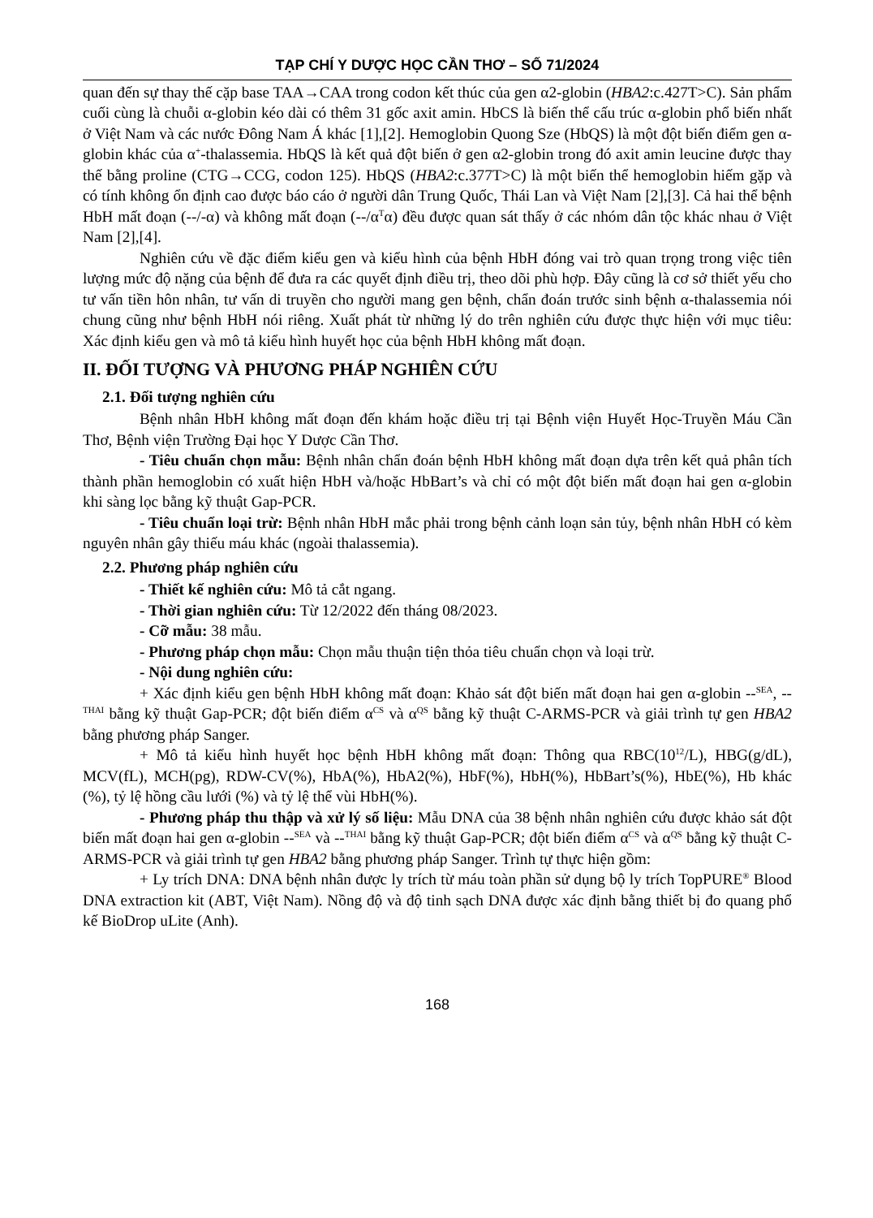TẠP CHÍ Y DƯỢC HỌC CẦN THƠ – SỐ 71/2024
quan đến sự thay thế cặp base TAA→CAA trong codon kết thúc của gen α2-globin (HBA2:c.427T>C). Sản phẩm cuối cùng là chuỗi α-globin kéo dài có thêm 31 gốc axit amin. HbCS là biến thể cấu trúc α-globin phổ biến nhất ở Việt Nam và các nước Đông Nam Á khác [1],[2]. Hemoglobin Quong Sze (HbQS) là một đột biến điểm gen α-globin khác của α<sup>+</sup>-thalassemia. HbQS là kết quả đột biến ở gen α2-globin trong đó axit amin leucine được thay thế bằng proline (CTG→CCG, codon 125). HbQS (HBA2:c.377T>C) là một biến thể hemoglobin hiếm gặp và có tính không ổn định cao được báo cáo ở người dân Trung Quốc, Thái Lan và Việt Nam [2],[3]. Cả hai thể bệnh HbH mất đoạn (--/-α) và không mất đoạn (--/α<sup>T</sup>α) đều được quan sát thấy ở các nhóm dân tộc khác nhau ở Việt Nam [2],[4].
Nghiên cứu về đặc điểm kiểu gen và kiểu hình của bệnh HbH đóng vai trò quan trọng trong việc tiên lượng mức độ nặng của bệnh để đưa ra các quyết định điều trị, theo dõi phù hợp. Đây cũng là cơ sở thiết yếu cho tư vấn tiền hôn nhân, tư vấn di truyền cho người mang gen bệnh, chẩn đoán trước sinh bệnh α-thalassemia nói chung cũng như bệnh HbH nói riêng. Xuất phát từ những lý do trên nghiên cứu được thực hiện với mục tiêu: Xác định kiểu gen và mô tả kiểu hình huyết học của bệnh HbH không mất đoạn.
II. ĐỐI TƯỢNG VÀ PHƯƠNG PHÁP NGHIÊN CỨU
2.1. Đối tượng nghiên cứu
Bệnh nhân HbH không mất đoạn đến khám hoặc điều trị tại Bệnh viện Huyết Học-Truyền Máu Cần Thơ, Bệnh viện Trường Đại học Y Dược Cần Thơ.
- Tiêu chuẩn chọn mẫu: Bệnh nhân chẩn đoán bệnh HbH không mất đoạn dựa trên kết quả phân tích thành phần hemoglobin có xuất hiện HbH và/hoặc HbBart’s và chỉ có một đột biến mất đoạn hai gen α-globin khi sàng lọc bằng kỹ thuật Gap-PCR.
- Tiêu chuẩn loại trừ: Bệnh nhân HbH mắc phải trong bệnh cảnh loạn sản tủy, bệnh nhân HbH có kèm nguyên nhân gây thiếu máu khác (ngoài thalassemia).
2.2. Phương pháp nghiên cứu
- Thiết kế nghiên cứu: Mô tả cắt ngang.
- Thời gian nghiên cứu: Từ 12/2022 đến tháng 08/2023.
- Cỡ mẫu: 38 mẫu.
- Phương pháp chọn mẫu: Chọn mẫu thuận tiện thỏa tiêu chuẩn chọn và loại trừ.
- Nội dung nghiên cứu:
+ Xác định kiểu gen bệnh HbH không mất đoạn: Khảo sát đột biến mất đoạn hai gen α-globin --<sup>SEA</sup>, --<sup>THAI</sup> bằng kỹ thuật Gap-PCR; đột biến điểm α<sup>CS</sup> và α<sup>QS</sup> bằng kỹ thuật C-ARMS-PCR và giải trình tự gen HBA2 bằng phương pháp Sanger.
+ Mô tả kiểu hình huyết học bệnh HbH không mất đoạn: Thông qua RBC(10<sup>12</sup>/L), HBG(g/dL), MCV(fL), MCH(pg), RDW-CV(%), HbA(%), HbA2(%), HbF(%), HbH(%), HbBart’s(%), HbE(%), Hb khác (%), tỷ lệ hồng cầu lưới (%) và tỷ lệ thể vùi HbH(%).
- Phương pháp thu thập và xử lý số liệu: Mẫu DNA của 38 bệnh nhân nghiên cứu được khảo sát đột biến mất đoạn hai gen α-globin --<sup>SEA</sup> và --<sup>THAI</sup> bằng kỹ thuật Gap-PCR; đột biến điểm α<sup>CS</sup> và α<sup>QS</sup> bằng kỹ thuật C-ARMS-PCR và giải trình tự gen HBA2 bằng phương pháp Sanger. Trình tự thực hiện gồm:
+ Ly trích DNA: DNA bệnh nhân được ly trích từ máu toàn phần sử dụng bộ ly trích TopPURE<sup>®</sup> Blood DNA extraction kit (ABT, Việt Nam). Nồng độ và độ tinh sạch DNA được xác định bằng thiết bị đo quang phổ kế BioDrop uLite (Anh).
168